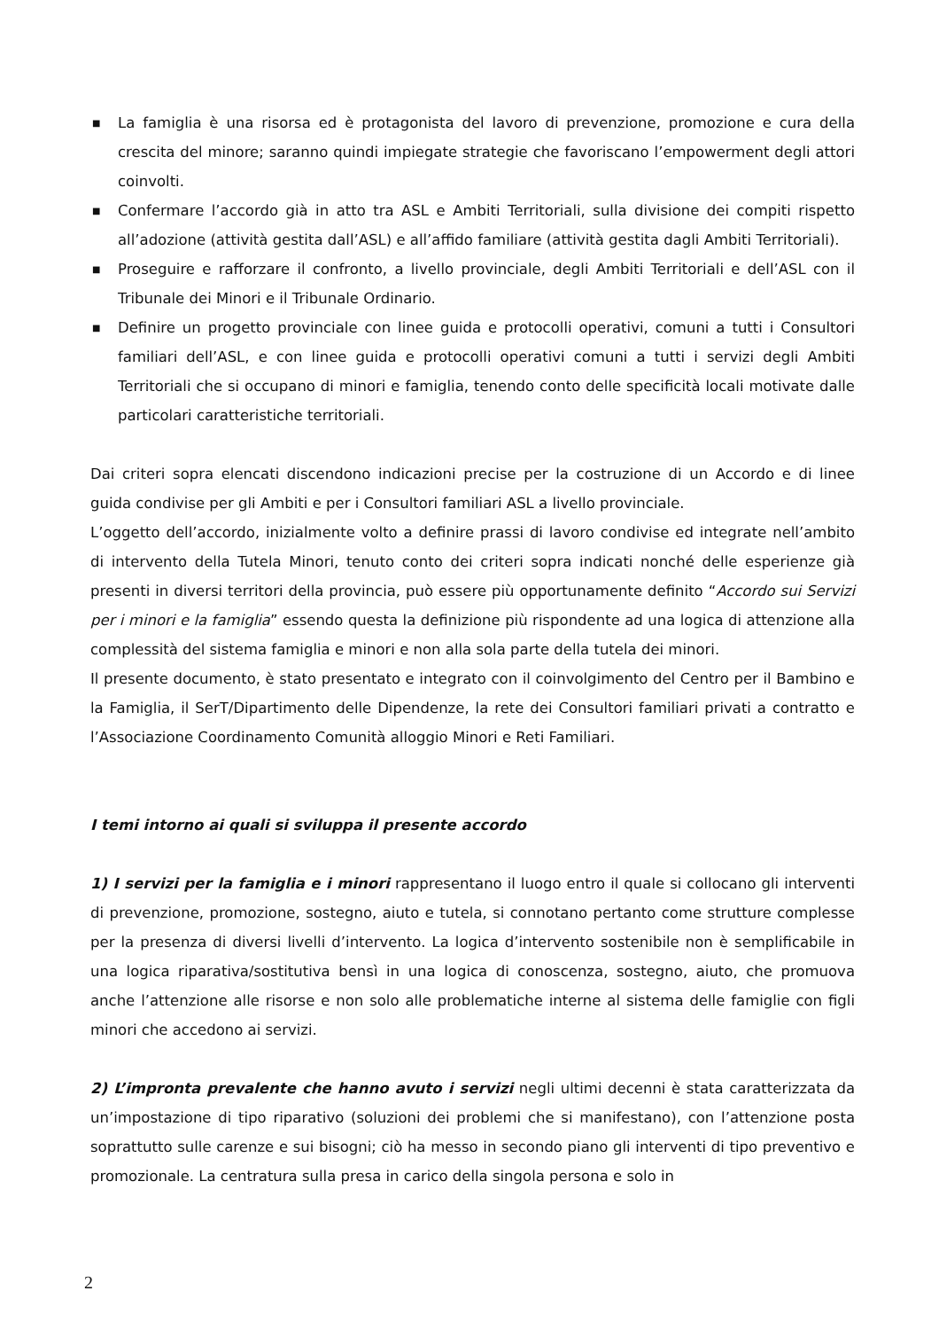■ La famiglia è una risorsa ed è protagonista del lavoro di prevenzione, promozione e cura della crescita del minore; saranno quindi impiegate strategie che favoriscano l’empowerment degli attori coinvolti.
■ Confermare l’accordo già in atto tra ASL e Ambiti Territoriali, sulla divisione dei compiti rispetto all’adozione (attività gestita dall’ASL) e all’affido familiare (attività gestita dagli Ambiti Territoriali).
■ Proseguire e rafforzare il confronto, a livello provinciale, degli Ambiti Territoriali e dell’ASL con il Tribunale dei Minori e il Tribunale Ordinario.
■ Definire un progetto provinciale con linee guida e protocolli operativi, comuni a tutti i Consultori familiari dell’ASL, e con linee guida e protocolli operativi comuni a tutti i servizi degli Ambiti Territoriali che si occupano di minori e famiglia, tenendo conto delle specificità locali motivate dalle particolari caratteristiche territoriali.
Dai criteri sopra elencati discendono indicazioni precise per la costruzione di un Accordo e di linee guida condivise per gli Ambiti e per i Consultori familiari ASL a livello provinciale.
L’oggetto dell’accordo, inizialmente volto a definire prassi di lavoro condivise ed integrate nell’ambito di intervento della Tutela Minori, tenuto conto dei criteri sopra indicati nonché delle esperienze già presenti in diversi territori della provincia, può essere più opportunamente definito “Accordo sui Servizi per i minori e la famiglia” essendo questa la definizione più rispondente ad una logica di attenzione alla complessità del sistema famiglia e minori e non alla sola parte della tutela dei minori.
Il presente documento, è stato presentato e integrato con il coinvolgimento del Centro per il Bambino e la Famiglia, il SerT/Dipartimento delle Dipendenze, la rete dei Consultori familiari privati a contratto e l’Associazione Coordinamento Comunità alloggio Minori e Reti Familiari.
I temi intorno ai quali si sviluppa il presente accordo
1) I servizi per la famiglia e i minori rappresentano il luogo entro il quale si collocano gli interventi di prevenzione, promozione, sostegno, aiuto e tutela, si connotano pertanto come strutture complesse per la presenza di diversi livelli d’intervento. La logica d’intervento sostenibile non è semplificabile in una logica riparativa/sostitutiva bensì in una logica di conoscenza, sostegno, aiuto, che promuova anche l’attenzione alle risorse e non solo alle problematiche interne al sistema delle famiglie con figli minori che accedono ai servizi.
2) L’impronta prevalente che hanno avuto i servizi negli ultimi decenni è stata caratterizzata da un’impostazione di tipo riparativo (soluzioni dei problemi che si manifestano), con l’attenzione posta soprattutto sulle carenze e sui bisogni; ciò ha messo in secondo piano gli interventi di tipo preventivo e promozionale. La centratura sulla presa in carico della singola persona e solo in
2